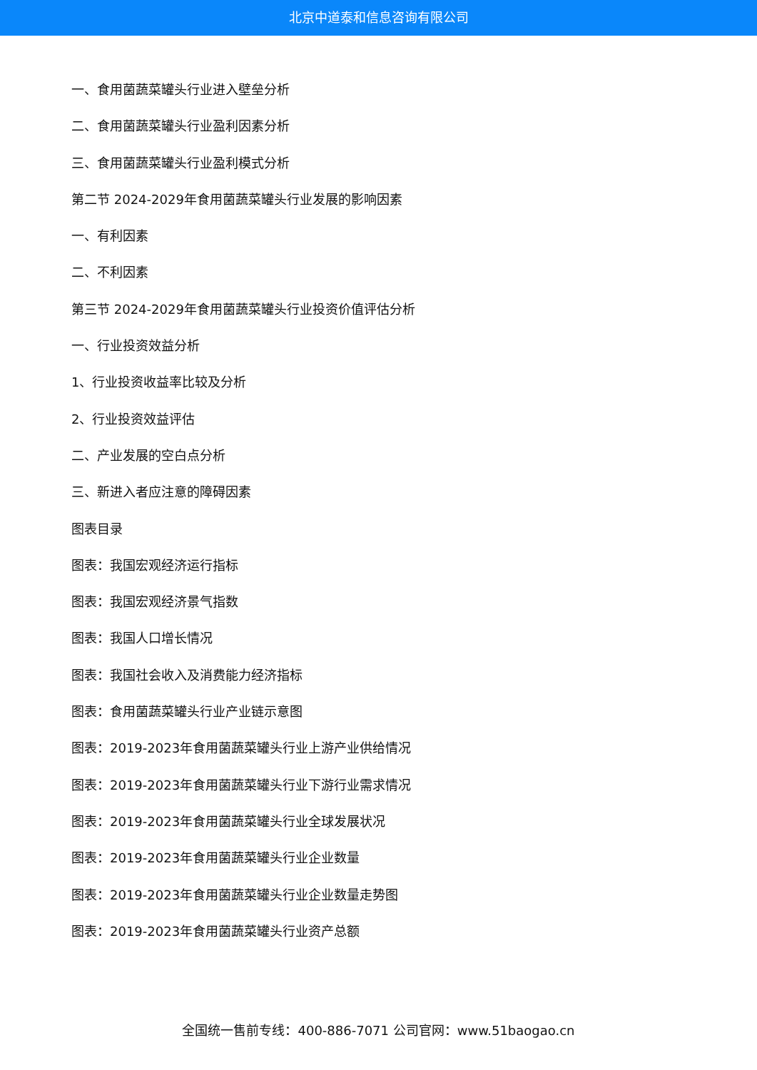北京中道泰和信息咨询有限公司
一、食用菌蔬菜罐头行业进入壁垒分析
二、食用菌蔬菜罐头行业盈利因素分析
三、食用菌蔬菜罐头行业盈利模式分析
第二节 2024-2029年食用菌蔬菜罐头行业发展的影响因素
一、有利因素
二、不利因素
第三节 2024-2029年食用菌蔬菜罐头行业投资价值评估分析
一、行业投资效益分析
1、行业投资收益率比较及分析
2、行业投资效益评估
二、产业发展的空白点分析
三、新进入者应注意的障碍因素
图表目录
图表：我国宏观经济运行指标
图表：我国宏观经济景气指数
图表：我国人口增长情况
图表：我国社会收入及消费能力经济指标
图表：食用菌蔬菜罐头行业产业链示意图
图表：2019-2023年食用菌蔬菜罐头行业上游产业供给情况
图表：2019-2023年食用菌蔬菜罐头行业下游行业需求情况
图表：2019-2023年食用菌蔬菜罐头行业全球发展状况
图表：2019-2023年食用菌蔬菜罐头行业企业数量
图表：2019-2023年食用菌蔬菜罐头行业企业数量走势图
图表：2019-2023年食用菌蔬菜罐头行业资产总额
全国统一售前专线：400-886-7071 公司官网：www.51baogao.cn